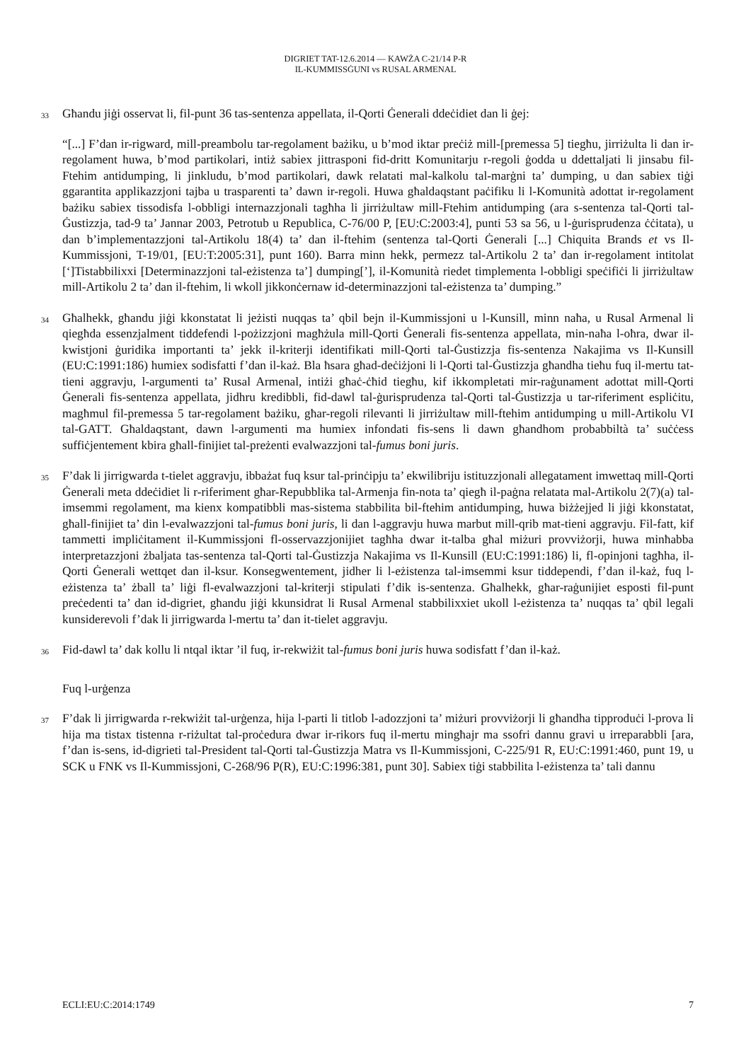DIGRIET TAT-12.6.2014 — KAWŻA C-21/14 P-R
IL-KUMMISSĠUNI vs RUSAL ARMENAL
33
Għandu jiġi osservat li, fil-punt 36 tas-sentenza appellata, il-Qorti Ġenerali ddeċidiet dan li ġej:
“[...] F’dan ir-rigward, mill-preambolu tar-regolament bażiku, u b’mod iktar preċiż mill-[premessa 5] tiegħu, jirriżulta li dan ir-regolament huwa, b’mod partikolari, intiż sabiex jittrasponi fid-dritt Komunitarju r-regoli ġodda u ddettaljati li jinsabu fil-Ftehim antidumping, li jinkludu, b’mod partikolari, dawk relatati mal-kalkolu tal-marġni ta’ dumping, u dan sabiex tiġi ggarantita applikazzjoni tajba u trasparenti ta’ dawn ir-regoli. Huwa għaldaqstant paċifiku li l-Komunità adottat ir-regolament bażiku sabiex tissodisfa l-obbligi internazzjonali tagħha li jirriżultaw mill-Ftehim antidumping (ara s-sentenza tal-Qorti tal-Ġustizzja, tad-9 ta’ Jannar 2003, Petrotub u Republica, C-76/00 P, [EU:C:2003:4], punti 53 sa 56, u l-ġurisprudenza ċċitata), u dan b’implementazzjoni tal-Artikolu 18(4) ta’ dan il-ftehim (sentenza tal-Qorti Ġenerali [...] Chiquita Brands et vs Il-Kummissjoni, T-19/01, [EU:T:2005:31], punt 160). Barra minn hekk, permezz tal-Artikolu 2 ta’ dan ir-regolament intitolat [‘]Tistabbilixxi [Determinazzjoni tal-eżistenza ta’] dumping[’], il-Komunità riedet timplementa l-obbligi speċifiċi li jirriżultaw mill-Artikolu 2 ta’ dan il-ftehim, li wkoll jikkonċernaw id-determinazzjoni tal-eżistenza ta’ dumping.”
34
Għalhekk, għandu jiġi kkonstatat li jeżisti nuqqas ta’ qbil bejn il-Kummissjoni u l-Kunsill, minn naħa, u Rusal Armenal li qiegħda essenzjalment tiddefendi l-pożizzjoni magħżula mill-Qorti Ġenerali fis-sentenza appellata, min-naħa l-oħra, dwar il-kwistjoni ġuridika importanti ta’ jekk il-kriterji identifikati mill-Qorti tal-Ġustizzja fis-sentenza Nakajima vs Il-Kunsill (EU:C:1991:186) humiex sodisfatti f’dan il-każ. Bla ħsara għad-deċiżjoni li l-Qorti tal-Ġustizzja għandha tieħu fuq il-mertu tat-tieni aggravju, l-argumenti ta’ Rusal Armenal, intiżi għaċ-ċħid tiegħu, kif ikkompletati mir-raġunament adottat mill-Qorti Ġenerali fis-sentenza appellata, jidhru kredibbli, fid-dawl tal-ġurisprudenza tal-Qorti tal-Ġustizzja u tar-riferiment espliċitu, magħmul fil-premessa 5 tar-regolament bażiku, għar-regoli rilevanti li jirriżultaw mill-ftehim antidumping u mill-Artikolu VI tal-GATT. Għaldaqstant, dawn l-argumenti ma humiex infondati fis-sens li dawn għandhom probabbiltà ta’ suċċess suffiċjentement kbira għall-finijiet tal-preżenti evalwazzjoni tal-fumus boni juris.
35
F’dak li jirrigwarda t-tielet aggravju, ibbażat fuq ksur tal-prinċipju ta’ ekwilibriju istituzzjonali allegatament imwettaq mill-Qorti Ġenerali meta ddeċidiet li r-riferiment għar-Repubblika tal-Armenja fin-nota ta’ qiegħ il-paġna relatata mal-Artikolu 2(7)(a) tal-imsemmi regolament, ma kienx kompatibbli mas-sistema stabbilita bil-ftehim antidumping, huwa biżżejjed li jiġi kkonstatat, għall-finijiet ta’ din l-evalwazzjoni tal-fumus boni juris, li dan l-aggravju huwa marbut mill-qrib mat-tieni aggravju. Fil-fatt, kif tammetti impliċitament il-Kummissjoni fl-osservazzjonijiet tagħha dwar it-talba għal miżuri provviżorji, huwa minħabba interpretazzjoni żbaljata tas-sentenza tal-Qorti tal-Ġustizzja Nakajima vs Il-Kunsill (EU:C:1991:186) li, fl-opinjoni tagħha, il-Qorti Ġenerali wettqet dan il-ksur. Konsegwentement, jidher li l-eżistenza tal-imsemmi ksur tiddependi, f’dan il-każ, fuq l-eżistenza ta’ żball ta’ liġi fl-evalwazzjoni tal-kriterji stipulati f’dik is-sentenza. Għalhekk, għar-raġunijiet esposti fil-punt preċedenti ta’ dan id-digriet, għandu jiġi kkunsidrat li Rusal Armenal stabbilixxiet ukoll l-eżistenza ta’ nuqqas ta’ qbil legali kunsiderevoli f’dak li jirrigwarda l-mertu ta’ dan it-tielet aggravju.
36
Fid-dawl ta’ dak kollu li ntqal iktar ’il fuq, ir-rekwiżit tal-fumus boni juris huwa sodisfatt f’dan il-każ.
Fuq l-urġenza
37
F’dak li jirrigwarda r-rekwiżit tal-urġenza, hija l-parti li titlob l-adozzjoni ta’ miżuri provviżorji li għandha tipproduċi l-prova li hija ma tistax tistenna r-riżultat tal-proċedura dwar ir-rikors fuq il-mertu mingħajr ma ssofri dannu gravi u irreparabbli [ara, f’dan is-sens, id-digrieti tal-President tal-Qorti tal-Ġustizzja Matra vs Il-Kummissjoni, C-225/91 R, EU:C:1991:460, punt 19, u SCK u FNK vs Il-Kummissjoni, C-268/96 P(R), EU:C:1996:381, punt 30]. Sabiex tiġi stabbilita l-eżistenza ta’ tali dannu
ECLI:EU:C:2014:1749 7